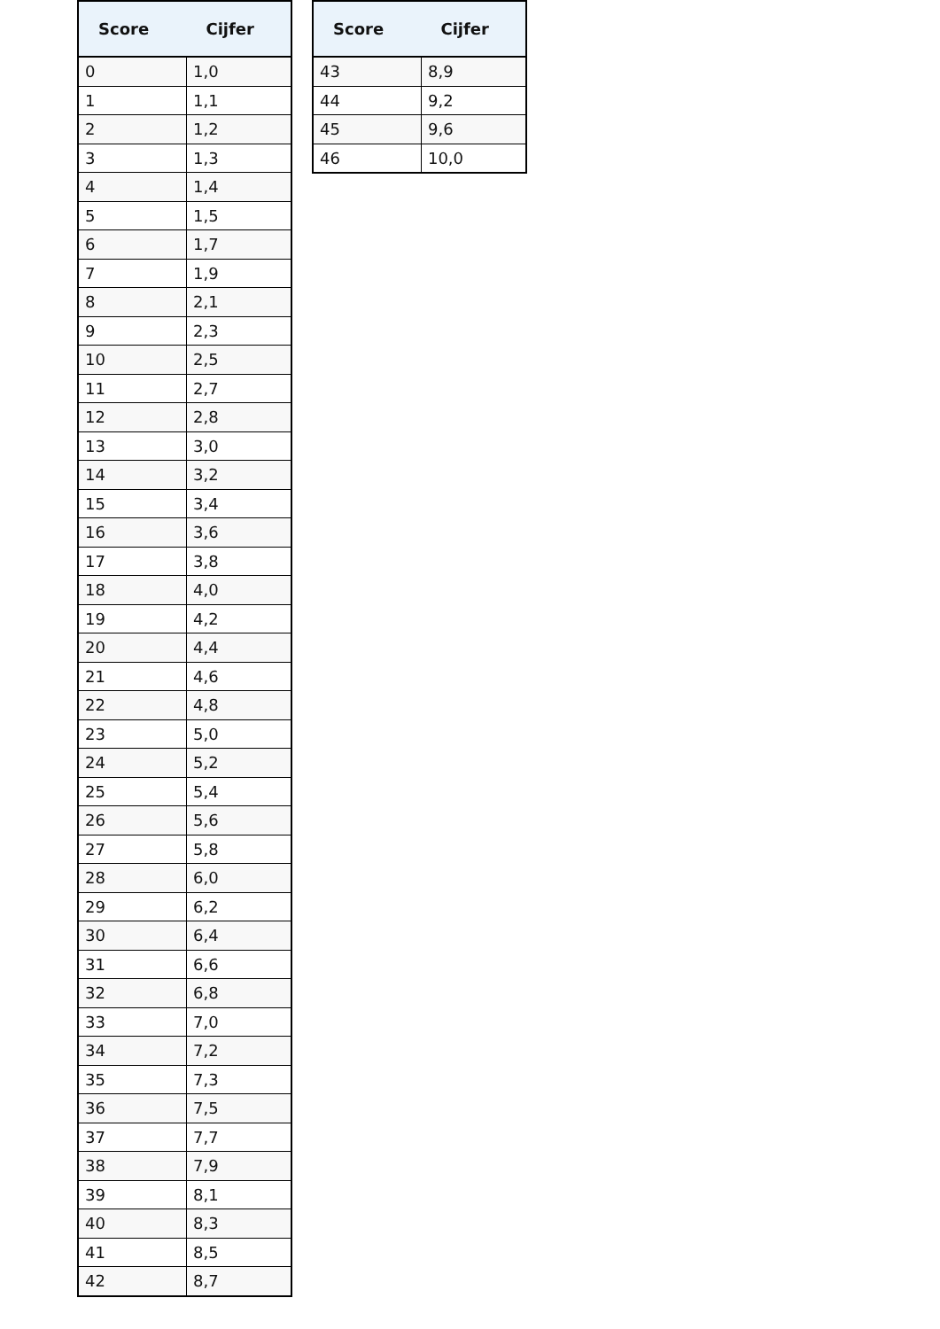| Score | Cijfer |
| --- | --- |
| 0 | 1,0 |
| 1 | 1,1 |
| 2 | 1,2 |
| 3 | 1,3 |
| 4 | 1,4 |
| 5 | 1,5 |
| 6 | 1,7 |
| 7 | 1,9 |
| 8 | 2,1 |
| 9 | 2,3 |
| 10 | 2,5 |
| 11 | 2,7 |
| 12 | 2,8 |
| 13 | 3,0 |
| 14 | 3,2 |
| 15 | 3,4 |
| 16 | 3,6 |
| 17 | 3,8 |
| 18 | 4,0 |
| 19 | 4,2 |
| 20 | 4,4 |
| 21 | 4,6 |
| 22 | 4,8 |
| 23 | 5,0 |
| 24 | 5,2 |
| 25 | 5,4 |
| 26 | 5,6 |
| 27 | 5,8 |
| 28 | 6,0 |
| 29 | 6,2 |
| 30 | 6,4 |
| 31 | 6,6 |
| 32 | 6,8 |
| 33 | 7,0 |
| 34 | 7,2 |
| 35 | 7,3 |
| 36 | 7,5 |
| 37 | 7,7 |
| 38 | 7,9 |
| 39 | 8,1 |
| 40 | 8,3 |
| 41 | 8,5 |
| 42 | 8,7 |
| Score | Cijfer |
| --- | --- |
| 43 | 8,9 |
| 44 | 9,2 |
| 45 | 9,6 |
| 46 | 10,0 |